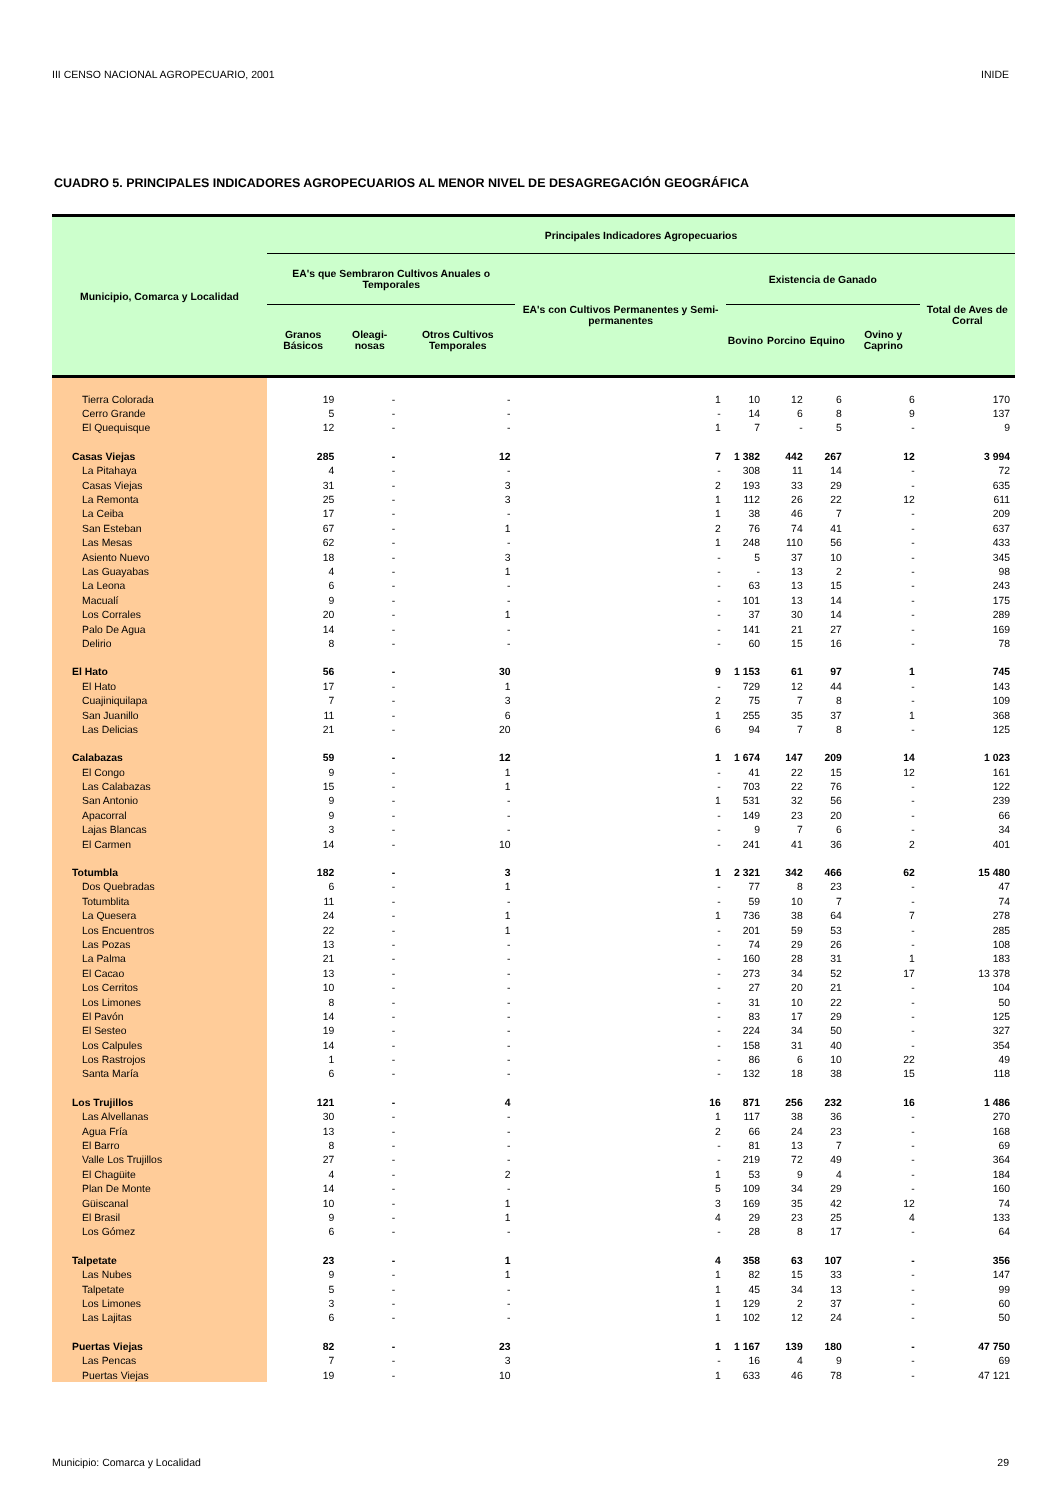III CENSO NACIONAL AGROPECUARIO, 2001 INIDE
CUADRO 5. PRINCIPALES INDICADORES AGROPECUARIOS AL MENOR NIVEL DE DESAGREGACIÓN GEOGRÁFICA
| Municipio, Comarca y Localidad | Principales Indicadores Agropecuarios | | | | | | | | |
| --- | --- | --- | --- | --- | --- | --- | --- | --- | --- |
| | EA's que Sembraron Cultivos Anuales o Temporales | | | EA's con Cultivos Permanentes y Semi-permanentes | Existencia de Ganado | | | | Total de Aves de Corral |
| | Granos Básicos | Oleagi-nosas | Otros Cultivos Temporales | | Bovino | Porcino | Equino | Ovino y Caprino | |
| Tierra Colorada | 19 | - | - | 1 | 10 | 12 | 6 | 6 | 170 |
| Cerro Grande | 5 | - | - | - | 14 | 6 | 8 | 9 | 137 |
| El Quequisque | 12 | - | - | 1 | 7 | - | 5 | - | 9 |
| Casas Viejas | 285 | - | 12 | 7 | 1 382 | 442 | 267 | 12 | 3 994 |
| La Pitahaya | 4 | - | - | - | 308 | 11 | 14 | - | 72 |
| Casas Viejas | 31 | - | 3 | 2 | 193 | 33 | 29 | - | 635 |
| La Remonta | 25 | - | 3 | 1 | 112 | 26 | 22 | 12 | 611 |
| La Ceiba | 17 | - | - | 1 | 38 | 46 | 7 | - | 209 |
| San Esteban | 67 | - | 1 | 2 | 76 | 74 | 41 | - | 637 |
| Las Mesas | 62 | - | - | 1 | 248 | 110 | 56 | - | 433 |
| Asiento Nuevo | 18 | - | 3 | - | 5 | 37 | 10 | - | 345 |
| Las Guayabas | 4 | - | 1 | - | - | 13 | 2 | - | 98 |
| La Leona | 6 | - | - | - | 63 | 13 | 15 | - | 243 |
| Macualí | 9 | - | - | - | 101 | 13 | 14 | - | 175 |
| Los Corrales | 20 | - | 1 | - | 37 | 30 | 14 | - | 289 |
| Palo De Agua | 14 | - | - | - | 141 | 21 | 27 | - | 169 |
| Delirio | 8 | - | - | - | 60 | 15 | 16 | - | 78 |
| El Hato | 56 | - | 30 | 9 | 1 153 | 61 | 97 | 1 | 745 |
| El Hato | 17 | - | 1 | - | 729 | 12 | 44 | - | 143 |
| Cuajiniquilapa | 7 | - | 3 | 2 | 75 | 7 | 8 | - | 109 |
| San Juanillo | 11 | - | 6 | 1 | 255 | 35 | 37 | 1 | 368 |
| Las Delicias | 21 | - | 20 | 6 | 94 | 7 | 8 | - | 125 |
| Calabazas | 59 | - | 12 | 1 | 1 674 | 147 | 209 | 14 | 1 023 |
| El Congo | 9 | - | 1 | - | 41 | 22 | 15 | 12 | 161 |
| Las Calabazas | 15 | - | 1 | - | 703 | 22 | 76 | - | 122 |
| San Antonio | 9 | - | - | 1 | 531 | 32 | 56 | - | 239 |
| Apacorral | 9 | - | - | - | 149 | 23 | 20 | - | 66 |
| Lajas Blancas | 3 | - | - | - | 9 | 7 | 6 | - | 34 |
| El Carmen | 14 | - | 10 | - | 241 | 41 | 36 | 2 | 401 |
| Totumbla | 182 | - | 3 | 1 | 2 321 | 342 | 466 | 62 | 15 480 |
| Dos Quebradas | 6 | - | 1 | - | 77 | 8 | 23 | - | 47 |
| Totumblita | 11 | - | - | - | 59 | 10 | 7 | - | 74 |
| La Quesera | 24 | - | 1 | 1 | 736 | 38 | 64 | 7 | 278 |
| Los Encuentros | 22 | - | 1 | - | 201 | 59 | 53 | - | 285 |
| Las Pozas | 13 | - | - | - | 74 | 29 | 26 | - | 108 |
| La Palma | 21 | - | - | - | 160 | 28 | 31 | 1 | 183 |
| El Cacao | 13 | - | - | - | 273 | 34 | 52 | 17 | 13 378 |
| Los Cerritos | 10 | - | - | - | 27 | 20 | 21 | - | 104 |
| Los Limones | 8 | - | - | - | 31 | 10 | 22 | - | 50 |
| El Pavón | 14 | - | - | - | 83 | 17 | 29 | - | 125 |
| El Sesteo | 19 | - | - | - | 224 | 34 | 50 | - | 327 |
| Los Calpules | 14 | - | - | - | 158 | 31 | 40 | - | 354 |
| Los Rastrojos | 1 | - | - | - | 86 | 6 | 10 | 22 | 49 |
| Santa María | 6 | - | - | - | 132 | 18 | 38 | 15 | 118 |
| Los Trujillos | 121 | - | 4 | 16 | 871 | 256 | 232 | 16 | 1 486 |
| Las Alvellanas | 30 | - | - | 1 | 117 | 38 | 36 | - | 270 |
| Agua Fría | 13 | - | - | 2 | 66 | 24 | 23 | - | 168 |
| El Barro | 8 | - | - | - | 81 | 13 | 7 | - | 69 |
| Valle Los Trujillos | 27 | - | - | - | 219 | 72 | 49 | - | 364 |
| El Chagüite | 4 | - | 2 | 1 | 53 | 9 | 4 | - | 184 |
| Plan De Monte | 14 | - | - | 5 | 109 | 34 | 29 | - | 160 |
| Güiscanal | 10 | - | 1 | 3 | 169 | 35 | 42 | 12 | 74 |
| El Brasil | 9 | - | 1 | 4 | 29 | 23 | 25 | 4 | 133 |
| Los Gómez | 6 | - | - | - | 28 | 8 | 17 | - | 64 |
| Talpetate | 23 | - | 1 | 4 | 358 | 63 | 107 | - | 356 |
| Las Nubes | 9 | - | 1 | 1 | 82 | 15 | 33 | - | 147 |
| Talpetate | 5 | - | - | 1 | 45 | 34 | 13 | - | 99 |
| Los Limones | 3 | - | - | 1 | 129 | 2 | 37 | - | 60 |
| Las Lajitas | 6 | - | - | 1 | 102 | 12 | 24 | - | 50 |
| Puertas Viejas | 82 | - | 23 | 1 | 1 167 | 139 | 180 | - | 47 750 |
| Las Pencas | 7 | - | 3 | - | 16 | 4 | 9 | - | 69 |
| Puertas Viejas | 19 | - | 10 | 1 | 633 | 46 | 78 | - | 47 121 |
Municipio: Comarca y Localidad 29